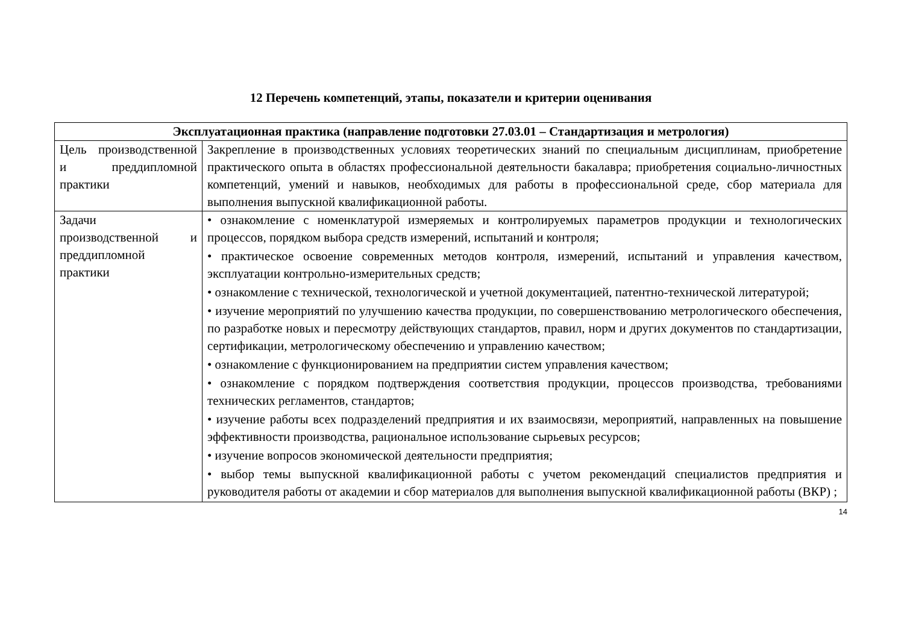12 Перечень компетенций, этапы, показатели и критерии оценивания
| Эксплуатационная практика (направление подготовки 27.03.01 – Стандартизация и метрология) | |
| --- | --- |
| Цель производственной и преддипломной практики | Закрепление в производственных условиях теоретических знаний по специальным дисциплинам, приобретение практического опыта в областях профессиональной деятельности бакалавра; приобретения социально-личностных компетенций, умений и навыков, необходимых для работы в профессиональной среде, сбор материала для выполнения выпускной квалификационной работы. |
| Задачи производственной и преддипломной практики | • ознакомление с номенклатурой измеряемых и контролируемых параметров продукции и технологических процессов, порядком выбора средств измерений, испытаний и контроля; • практическое освоение современных методов контроля, измерений, испытаний и управления качеством, эксплуатации контрольно-измерительных средств; • ознакомление с технической, технологической и учетной документацией, патентно-технической литературой; • изучение мероприятий по улучшению качества продукции, по совершенствованию метрологического обеспечения, по разработке новых и пересмотру действующих стандартов, правил, норм и других документов по стандартизации, сертификации, метрологическому обеспечению и управлению качеством; • ознакомление с функционированием на предприятии систем управления качеством; • ознакомление с порядком подтверждения соответствия продукции, процессов производства, требованиями технических регламентов, стандартов; • изучение работы всех подразделений предприятия и их взаимосвязи, мероприятий, направленных на повышение эффективности производства, рациональное использование сырьевых ресурсов; • изучение вопросов экономической деятельности предприятия; • выбор темы выпускной квалификационной работы с учетом рекомендаций специалистов предприятия и руководителя работы от академии и сбор материалов для выполнения выпускной квалификационной работы (ВКР) ; |
14